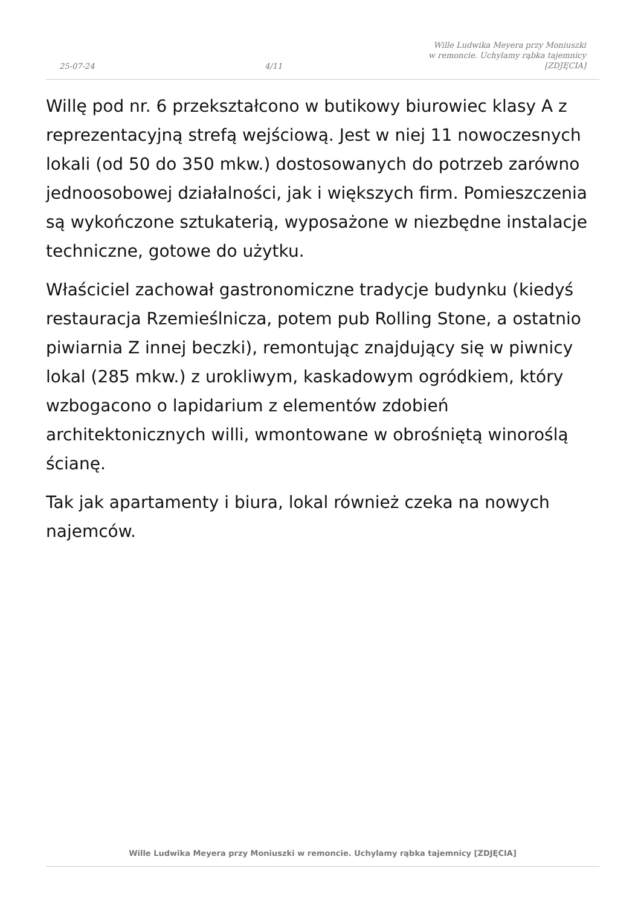25-07-24
4/11
Wille Ludwika Meyera przy Moniuszki
w remoncie. Uchylamy rąbka tajemnicy
[ZDJĘCIA]
Willę pod nr. 6 przekształcono w butikowy biurowiec klasy A z reprezentacyjną strefą wejściową. Jest w niej 11 nowoczesnych lokali (od 50 do 350 mkw.) dostosowanych do potrzeb zarówno jednoosobowej działalności, jak i większych firm. Pomieszczenia są wykończone sztukaterią, wyposażone w niezbędne instalacje techniczne, gotowe do użytku.
Właściciel zachował gastronomiczne tradycje budynku (kiedyś restauracja Rzemieślnicza, potem pub Rolling Stone, a ostatnio piwiarnia Z innej beczki), remontując znajdujący się w piwnicy lokal (285 mkw.) z urokliwym, kaskadowym ogródkiem, który wzbogacono o lapidarium z elementów zdobień architektonicznych willi, wmontowane w obrośniętą winoroślą ścianę.
Tak jak apartamenty i biura, lokal również czeka na nowych najemców.
Wille Ludwika Meyera przy Moniuszki w remoncie. Uchylamy rąbka tajemnicy [ZDJĘCIA]